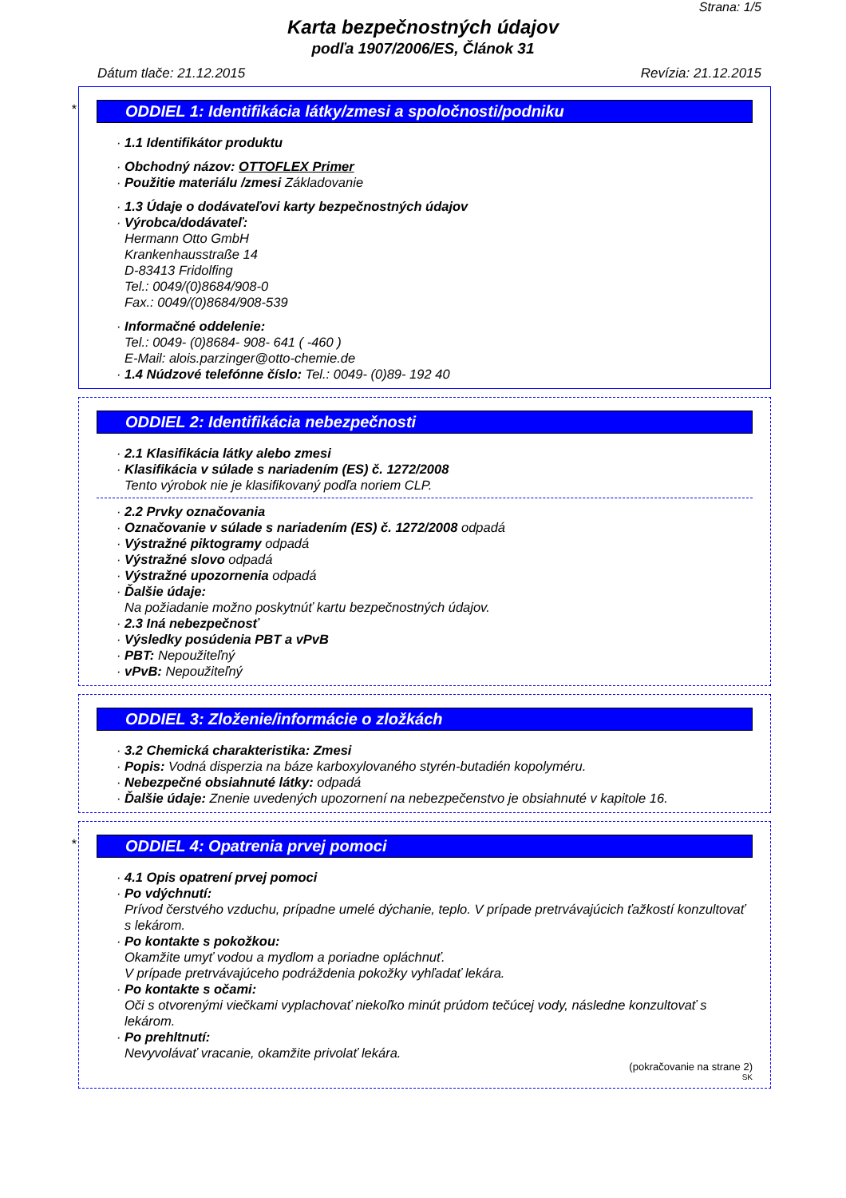Strana: 1/5
Karta bezpečnostných údajov
podľa 1907/2006/ES, Článok 31
Dátum tlače: 21.12.2015 Revízia: 21.12.2015
*
ODDIEL 1: Identifikácia látky/zmesi a spoločnosti/podniku
· 1.1 Identifikátor produktu
· Obchodný názov: OTTOFLEX Primer
· Použitie materiálu /zmesi Základovanie
· 1.3 Údaje o dodávateľovi karty bezpečnostných údajov
· Výrobca/dodávateľ:
Hermann Otto GmbH
Krankenhausstraße 14
D-83413 Fridolfing
Tel.: 0049/(0)8684/908-0
Fax.: 0049/(0)8684/908-539
· Informačné oddelenie:
Tel.: 0049- (0)8684- 908- 641 ( -460 )
E-Mail: alois.parzinger@otto-chemie.de
· 1.4 Núdzové telefónne číslo: Tel.: 0049- (0)89- 192 40
ODDIEL 2: Identifikácia nebezpečnosti
· 2.1 Klasifikácia látky alebo zmesi
· Klasifikácia v súlade s nariadením (ES) č. 1272/2008
Tento výrobok nie je klasifikovaný podľa noriem CLP.
· 2.2 Prvky označovania
· Označovanie v súlade s nariadením (ES) č. 1272/2008 odpadá
· Výstražné piktogramy odpadá
· Výstražné slovo odpadá
· Výstražné upozornenia odpadá
· Ďalšie údaje:
Na požiadanie možno poskytnúť kartu bezpečnostných údajov.
· 2.3 Iná nebezpečnosť
· Výsledky posúdenia PBT a vPvB
· PBT: Nepoužiteľný
· vPvB: Nepoužiteľný
ODDIEL 3: Zloženie/informácie o zložkách
· 3.2 Chemická charakteristika: Zmesi
· Popis: Vodná disperzia na báze karboxylovaného styrén-butadién kopolyméru.
· Nebezpečné obsiahnuté látky: odpadá
· Ďalšie údaje: Znenie uvedených upozornení na nebezpečenstvo je obsiahnuté v kapitole 16.
*
ODDIEL 4: Opatrenia prvej pomoci
· 4.1 Opis opatrení prvej pomoci
· Po vdýchnutí:
Prívod čerstvého vzduchu, prípadne umelé dýchanie, teplo. V prípade pretrvávajúcich ťažkostí konzultovať s lekárom.
· Po kontakte s pokožkou:
Okamžite umyť vodou a mydlom a poriadne opláchnuť.
V prípade pretrvávajúceho podráždenia pokožky vyhľadať lekára.
· Po kontakte s očami:
Oči s otvorenými viečkami vyplachovať niekoľko minút prúdom tečúcej vody, následne konzultovať s lekárom.
· Po prehltnutí:
Nevyvolávať vracanie, okamžite privolať lekára.
(pokračovanie na strane 2)
SK